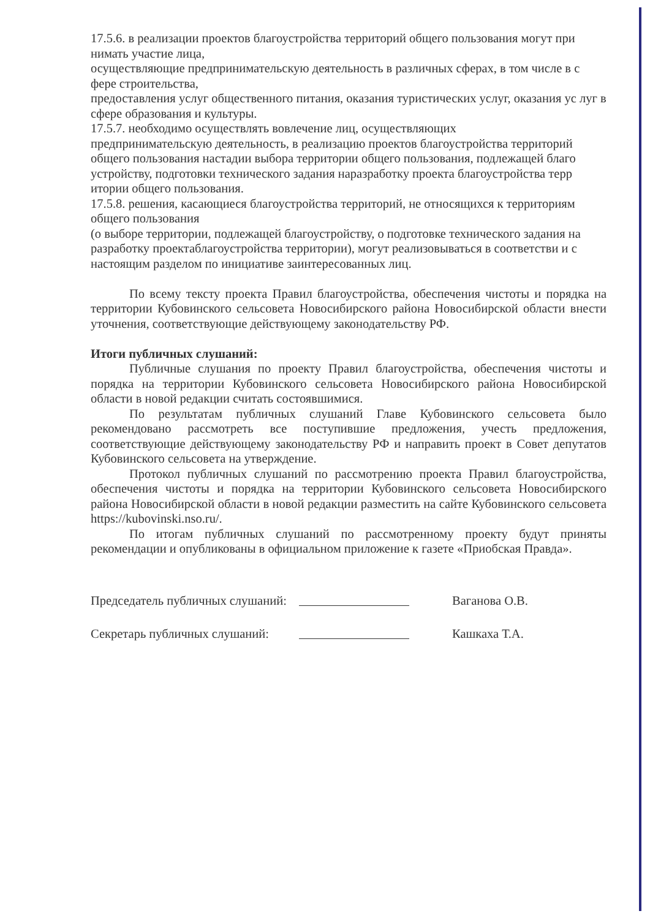17.5.6. в реализации проектов благоустройства территорий общего пользования могут при нимать участие лица,
осуществляющие предпринимательскую деятельность в различных сферах, в том числе в с фере строительства,
предоставления услуг общественного питания, оказания туристических услуг, оказания ус луг в сфере образования и культуры.
17.5.7. необходимо осуществлять вовлечение лиц, осуществляющих
предпринимательскую деятельность, в реализацию проектов благоустройства территорий общего пользования настадии выбора территории общего пользования, подлежащей благо устройству, подготовки технического задания наразработку проекта благоустройства терр итории общего пользования.
17.5.8. решения, касающиеся благоустройства территорий, не относящихся к территориям общего пользования
(о выборе территории, подлежащей благоустройству, о подготовке технического задания на разработку проектаблагоустройства территории), могут реализовываться в соответстви и с настоящим разделом по инициативе заинтересованных лиц.
По всему тексту проекта Правил благоустройства, обеспечения чистоты и порядка на территории Кубовинского сельсовета Новосибирского района Новосибирской области внести уточнения, соответствующие действующему законодательству РФ.
Итоги публичных слушаний:
Публичные слушания по проекту Правил благоустройства, обеспечения чистоты и порядка на территории Кубовинского сельсовета Новосибирского района Новосибирской области в новой редакции считать состоявшимися.
По результатам публичных слушаний Главе Кубовинского сельсовета было рекомендовано рассмотреть все поступившие предложения, учесть предложения, соответствующие действующему законодательству РФ и направить проект в Совет депутатов Кубовинского сельсовета на утверждение.
Протокол публичных слушаний по рассмотрению проекта Правил благоустройства, обеспечения чистоты и порядка на территории Кубовинского сельсовета Новосибирского района Новосибирской области в новой редакции разместить на сайте Кубовинского сельсовета https://kubovinski.nso.ru/.
По итогам публичных слушаний по рассмотренному проекту будут приняты рекомендации и опубликованы в официальном приложение к газете «Приобская Правда».
Председатель публичных слушаний: Ваганова О.В.
Секретарь публичных слушаний: Кашкаха Т.А.